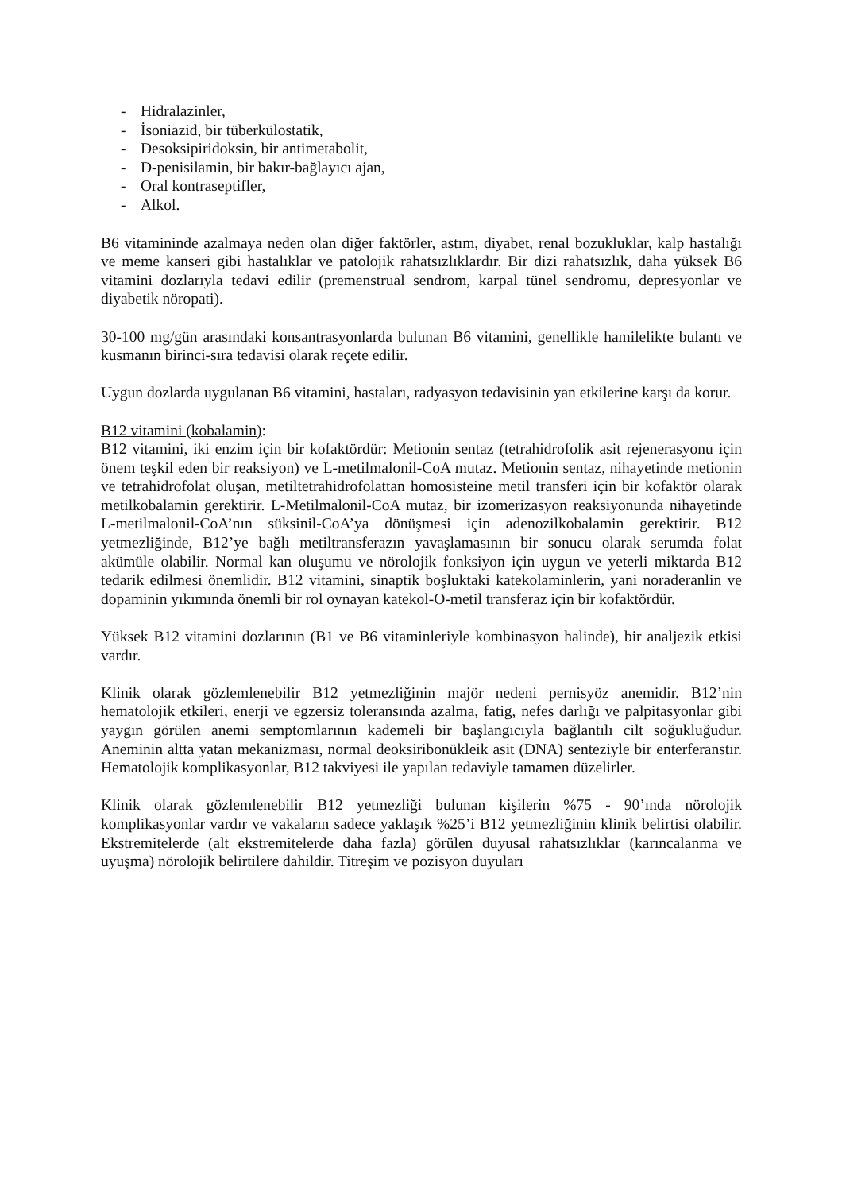- Hidralazinler,
- İsoniazid, bir tüberkülostatik,
- Desoksipiridoksin, bir antimetabolit,
- D-penisilamin, bir bakır-bağlayıcı ajan,
- Oral kontraseptifler,
- Alkol.
B6 vitamininde azalmaya neden olan diğer faktörler, astım, diyabet, renal bozukluklar, kalp hastalığı ve meme kanseri gibi hastalıklar ve patolojik rahatsızlıklardır. Bir dizi rahatsızlık, daha yüksek B6 vitamini dozlarıyla tedavi edilir (premenstrual sendrom, karpal tünel sendromu, depresyonlar ve diyabetik nöropati).
30-100 mg/gün arasındaki konsantrasyonlarda bulunan B6 vitamini, genellikle hamilelikte bulantı ve kusmanın birinci-sıra tedavisi olarak reçete edilir.
Uygun dozlarda uygulanan B6 vitamini, hastaları, radyasyon tedavisinin yan etkilerine karşı da korur.
B12 vitamini (kobalamin):
B12 vitamini, iki enzim için bir kofaktördür: Metionin sentaz (tetrahidrofolik asit rejenerasyonu için önem teşkil eden bir reaksiyon) ve L-metilmalonil-CoA mutaz. Metionin sentaz, nihayetinde metionin ve tetrahidrofolat oluşan, metiltetrahidrofolattan homosisteine metil transferi için bir kofaktör olarak metilkobalamin gerektirir. L-Metilmalonil-CoA mutaz, bir izomerizasyon reaksiyonunda nihayetinde L-metilmalonil-CoA’nın süksinil-CoA’ya dönüşmesi için adenozilkobalamin gerektirir. B12 yetmezliğinde, B12’ye bağlı metiltransferazın yavaşlamasının bir sonucu olarak serumda folat akümüle olabilir. Normal kan oluşumu ve nörolojik fonksiyon için uygun ve yeterli miktarda B12 tedarik edilmesi önemlidir. B12 vitamini, sinaptik boşluktaki katekolaminlerin, yani noraderanlin ve dopaminin yıkımında önemli bir rol oynayan katekol-O-metil transferaz için bir kofaktördür.
Yüksek B12 vitamini dozlarının (B1 ve B6 vitaminleriyle kombinasyon halinde), bir analjezik etkisi vardır.
Klinik olarak gözlemlenebilir B12 yetmezliğinin majör nedeni pernisyöz anemidir. B12’nin hematolojik etkileri, enerji ve egzersiz toleransında azalma, fatig, nefes darlığı ve palpitasyonlar gibi yaygın görülen anemi semptomlarının kademeli bir başlangıcıyla bağlantılı cilt soğukluğudur. Aneminin altta yatan mekanizması, normal deoksiribonükleik asit (DNA) senteziyle bir enterferanstır. Hematolojik komplikasyonlar, B12 takviyesi ile yapılan tedaviyle tamamen düzelirler.
Klinik olarak gözlemlenebilir B12 yetmezliği bulunan kişilerin %75 - 90’ında nörolojik komplikasyonlar vardır ve vakaların sadece yaklaşık %25’i B12 yetmezliğinin klinik belirtisi olabilir. Ekstremitelerde (alt ekstremitelerde daha fazla) görülen duyusal rahatsızlıklar (karıncalanma ve uyuşma) nörolojik belirtilere dahildir. Titreşim ve pozisyon duyuları